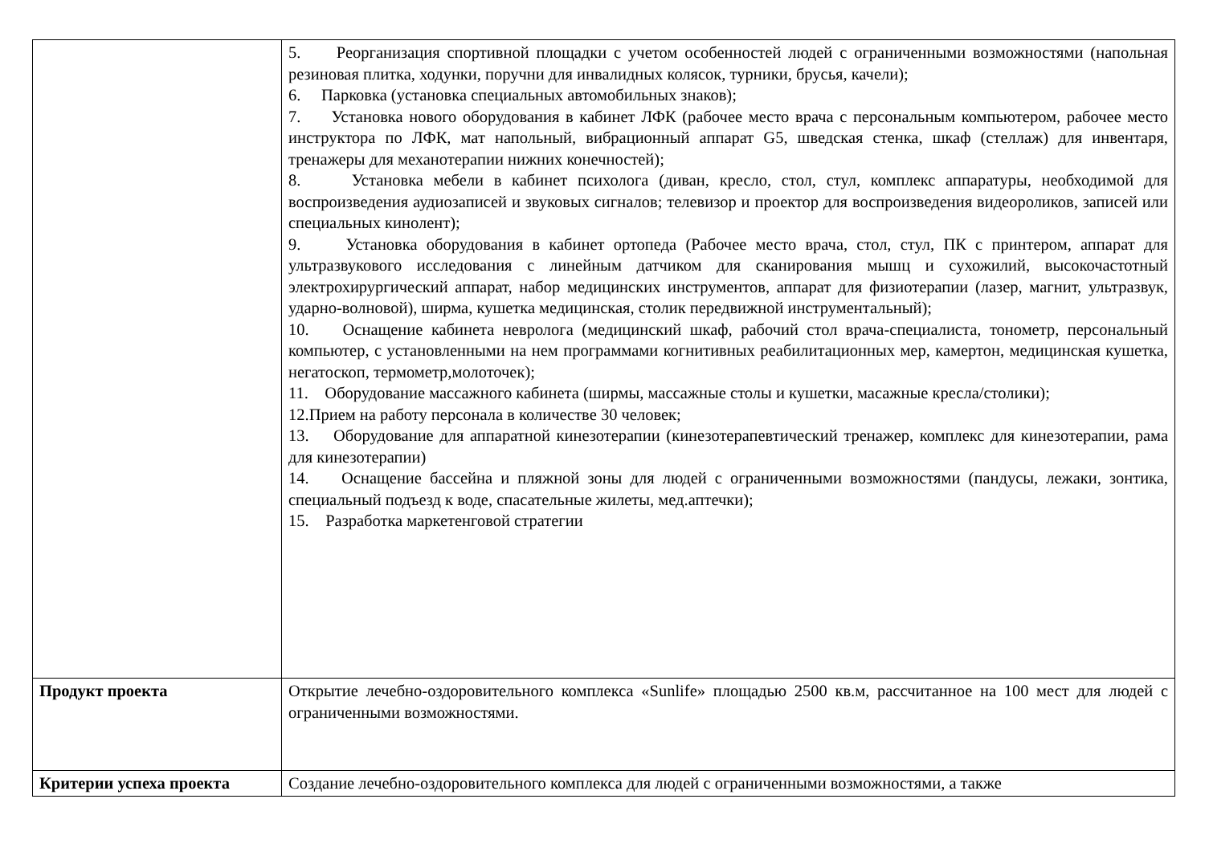| | 5. Реорганизация спортивной площадки с учетом особенностей людей с ограниченными возможностями (напольная резиновая плитка, ходунки, поручни для инвалидных колясок, турники, брусья, качели); 6. Парковка (установка специальных автомобильных знаков); 7. Установка нового оборудования в кабинет ЛФК (рабочее место врача с персональным компьютером, рабочее место инструктора по ЛФК, мат напольный, вибрационный аппарат G5, шведская стенка, шкаф (стеллаж) для инвентаря, тренажеры для механотерапии нижних конечностей); 8. Установка мебели в кабинет психолога (диван, кресло, стол, стул, комплекс аппаратуры, необходимой для воспроизведения аудиозаписей и звуковых сигналов; телевизор и проектор для воспроизведения видеороликов, записей или специальных кинолент); 9. Установка оборудования в кабинет ортопеда (Рабочее место врача, стол, стул, ПК с принтером, аппарат для ультразвукового исследования с линейным датчиком для сканирования мышц и сухожилий, высокочастотный электрохирургический аппарат, набор медицинских инструментов, аппарат для физиотерапии (лазер, магнит, ультразвук, ударно-волновой), ширма, кушетка медицинская, столик передвижной инструментальный); 10. Оснащение кабинета невролога (медицинский шкаф, рабочий стол врача-специалиста, тонометр, персональный компьютер, с установленными на нем программами когнитивных реабилитационных мер, камертон, медицинская кушетка, негатоскоп, термометр,молоточек); 11. Оборудование массажного кабинета (ширмы, массажные столы и кушетки, масажные кресла/столики); 12.Прием на работу персонала в количестве 30 человек; 13. Оборудование для аппаратной кинезотерапии (кинезотерапевтический тренажер, комплекс для кинезотерапии, рама для кинезотерапии) 14. Оснащение бассейна и пляжной зоны для людей с ограниченными возможностями (пандусы, лежаки, зонтика, специальный подъезд к воде, спасательные жилеты, мед.аптечки); 15. Разработка маркетенговой стратегии |
| Продукт проекта | Открытие лечебно-оздоровительного комплекса «Sunlife» площадью 2500 кв.м, рассчитанное на 100 мест для людей с ограниченными возможностями. |
| Критерии успеха проекта | Создание лечебно-оздоровительного комплекса для людей с ограниченными возможностями, а также |